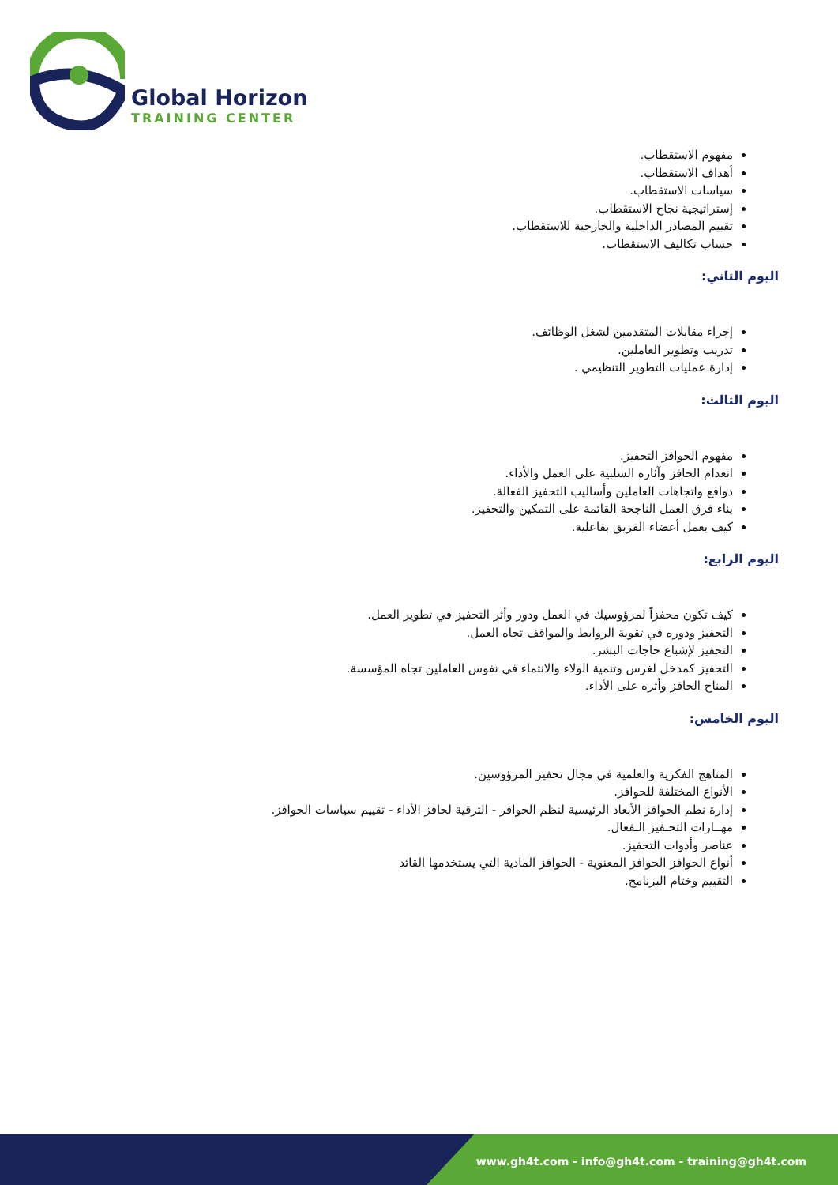Global Horizon
TRAINING CENTER
مفهوم الاستقطاب.
أهداف الاستقطاب.
سياسات الاستقطاب.
إستراتيجية نجاح الاستقطاب.
تقييم المصادر الداخلية والخارجية للاستقطاب.
حساب تكاليف الاستقطاب.
اليوم الثاني:
إجراء مقابلات المتقدمين لشغل الوظائف.
تدريب وتطوير العاملين.
إدارة عمليات التطوير التنظيمي .
اليوم الثالث:
مفهوم الحوافز التحفيز.
انعدام الحافز وآثاره السلبية على العمل والأداء.
دوافع واتجاهات العاملين وأساليب التحفيز الفعالة.
بناء فرق العمل الناجحة القائمة على التمكين والتحفيز.
كيف يعمل أعضاء الفريق بفاعلية.
اليوم الرابع:
كيف تكون محفزاً لمرؤوسيك في العمل ودور وأثر التحفيز في تطوير العمل.
التحفيز ودوره في تقوية الروابط والمواقف تجاه العمل.
التحفيز لإشباع حاجات البشر.
التحفيز كمدخل لغرس وتنمية الولاء والانتماء في نفوس العاملين تجاه المؤسسة.
المناخ الحافز وأثره على الأداء.
اليوم الخامس:
المناهج الفكرية والعلمية في مجال تحفيز المرؤوسين.
الأنواع المختلفة للحوافز.
إدارة نظم الحوافز الأبعاد الرئيسية لنظم الحوافر - الترقية لحافز الأداء - تقييم سياسات الحوافز.
مهــارات التحـفيز الـفعال.
عناصر وأدوات التحفيز.
أنواع الحوافز الحوافز المعنوية - الحوافز المادية التي يستخدمها القائد
التقييم وختام البرنامج.
www.gh4t.com - info@gh4t.com - training@gh4t.com